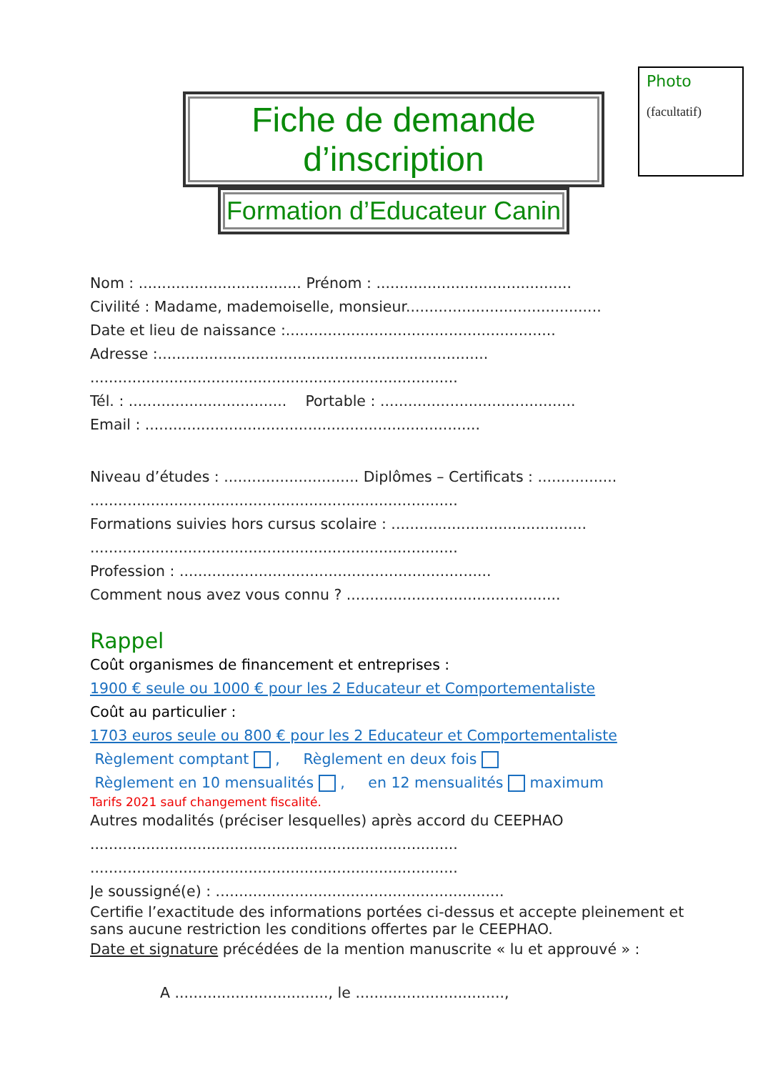Fiche de demande d’inscription
Formation d’Educateur Canin
Photo
(facultatif)
Nom : ................................... Prénom : ..........................................
Civilité : Madame, mademoiselle, monsieur..........................................
Date et lieu de naissance :..........................................................
Adresse :.......................................................................
...............................................................................
Tél. : .................................. Portable : ..........................................
Email : ........................................................................
Niveau d’études : ............................. Diplômes – Certificats : .................
...............................................................................
Formations suivies hors cursus scolaire : ..........................................
...............................................................................
Profession : ...................................................................
Comment nous avez vous connu ? ..............................................
Rappel
Coût organismes de financement et entreprises :
1900 € seule ou 1000 € pour les 2 Educateur et Comportementaliste
Coût au particulier :
1703 euros seule ou 800 € pour les 2 Educateur et Comportementaliste
Règlement comptant , Règlement en deux fois
Règlement en 10 mensualités , en 12 mensualités maximum
Tarifs 2021 sauf changement fiscalité.
Autres modalités (préciser lesquelles) après accord du CEEPHAO
...............................................................................
...............................................................................
Je soussigné(e) : ..............................................................
Certifie l’exactitude des informations portées ci-dessus et accepte pleinement et sans aucune restriction les conditions offertes par le CEEPHAO.
Date et signature précédées de la mention manuscrite « lu et approuvé » :
A ................................., le ................................,